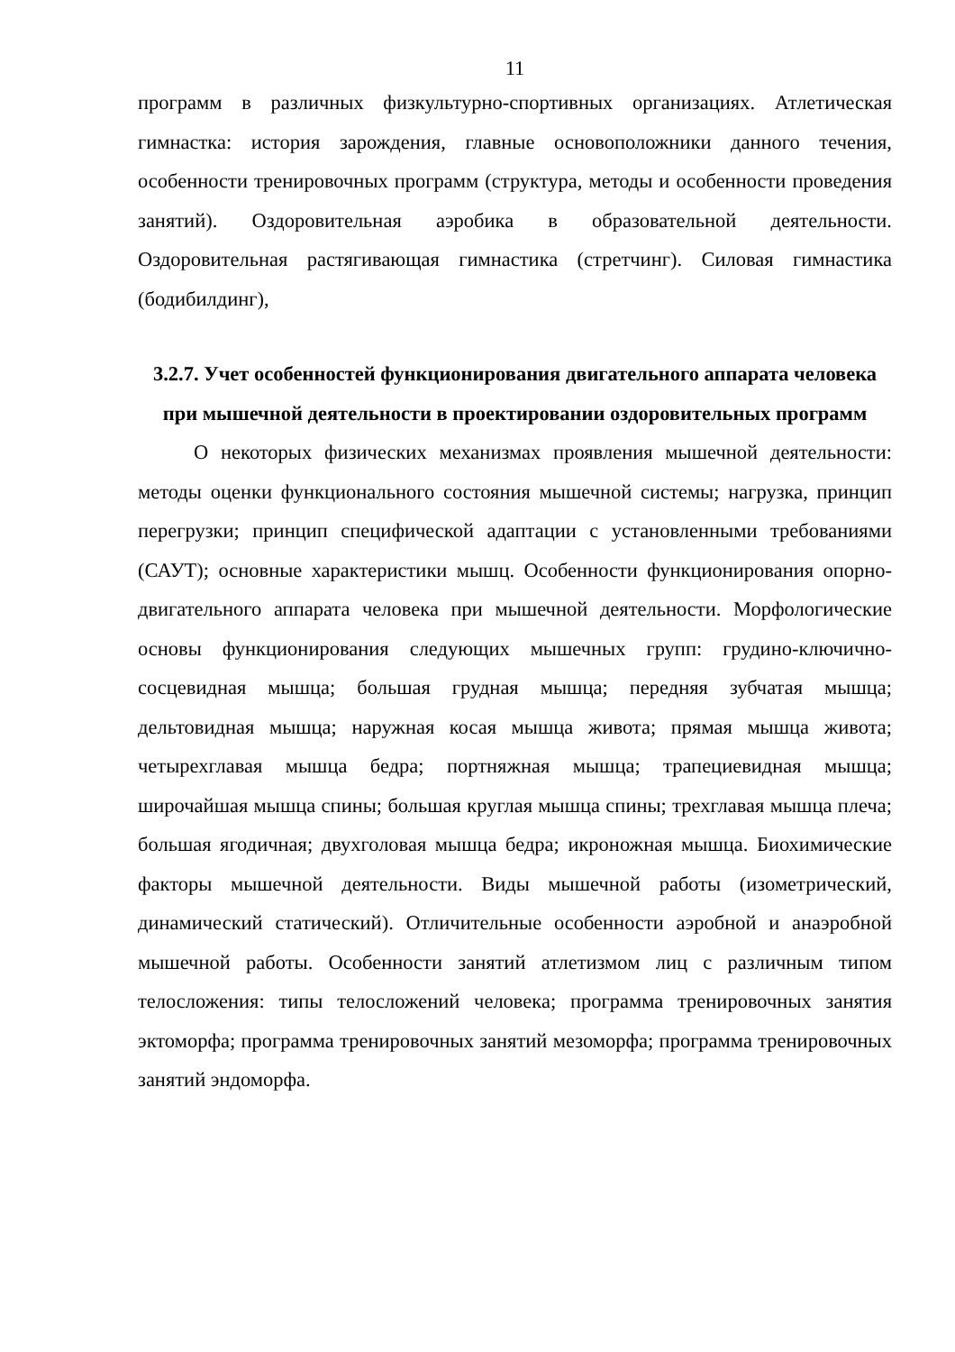11
программ в различных физкультурно-спортивных организациях. Атлетическая гимнастка: история зарождения, главные основоположники данного течения, особенности тренировочных программ (структура, методы и особенности проведения занятий). Оздоровительная аэробика в образовательной деятельности. Оздоровительная растягивающая гимнастика (стретчинг). Силовая гимнастика (бодибилдинг),
3.2.7. Учет особенностей функционирования двигательного аппарата человека при мышечной деятельности в проектировании оздоровительных программ
О некоторых физических механизмах проявления мышечной деятельности: методы оценки функционального состояния мышечной системы; нагрузка, принцип перегрузки; принцип специфической адаптации с установленными требованиями (САУТ); основные характеристики мышц. Особенности функционирования опорно-двигательного аппарата человека при мышечной деятельности. Морфологические основы функционирования следующих мышечных групп: грудино-ключично-сосцевидная мышца; большая грудная мышца; передняя зубчатая мышца; дельтовидная мышца; наружная косая мышца живота; прямая мышца живота; четырехглавая мышца бедра; портняжная мышца; трапециевидная мышца; широчайшая мышца спины; большая круглая мышца спины; трехглавая мышца плеча; большая ягодичная; двухголовая мышца бедра; икроножная мышца. Биохимические факторы мышечной деятельности. Виды мышечной работы (изометрический, динамический статический). Отличительные особенности аэробной и анаэробной мышечной работы. Особенности занятий атлетизмом лиц с различным типом телосложения: типы телосложений человека; программа тренировочных занятия эктоморфа; программа тренировочных занятий мезоморфа; программа тренировочных занятий эндоморфа.